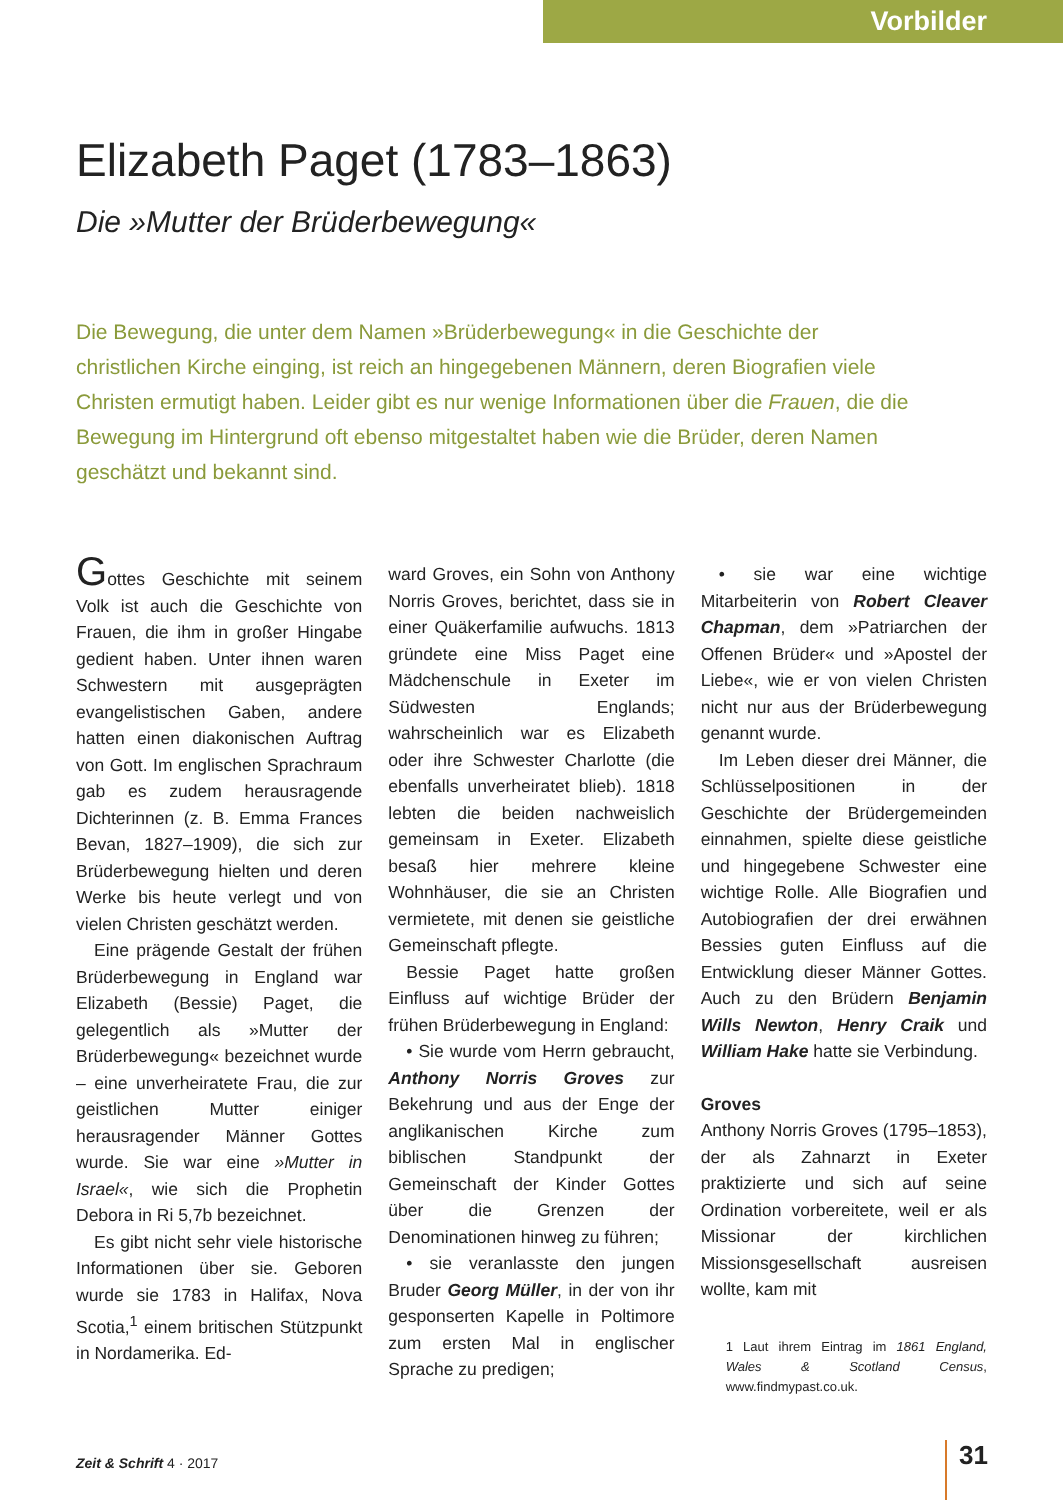Vorbilder
Elizabeth Paget (1783–1863)
Die »Mutter der Brüderbewegung«
Die Bewegung, die unter dem Namen »Brüderbewegung« in die Geschichte der christlichen Kirche einging, ist reich an hingegebenen Männern, deren Biografien viele Christen ermutigt haben. Leider gibt es nur wenige Informationen über die Frauen, die die Bewegung im Hintergrund oft ebenso mitgestaltet haben wie die Brüder, deren Namen geschätzt und bekannt sind.
Gottes Geschichte mit seinem Volk ist auch die Geschichte von Frauen, die ihm in großer Hingabe gedient haben. Unter ihnen waren Schwestern mit ausgeprägten evangelistischen Gaben, andere hatten einen diakonischen Auftrag von Gott. Im englischen Sprachraum gab es zudem herausragende Dichterinnen (z. B. Emma Frances Bevan, 1827–1909), die sich zur Brüderbewegung hielten und deren Werke bis heute verlegt und von vielen Christen geschätzt werden.
Eine prägende Gestalt der frühen Brüderbewegung in England war Elizabeth (Bessie) Paget, die gelegentlich als »Mutter der Brüderbewegung« bezeichnet wurde – eine unverheiratete Frau, die zur geistlichen Mutter einiger herausragender Männer Gottes wurde. Sie war eine »Mutter in Israel«, wie sich die Prophetin Debora in Ri 5,7b bezeichnet.
Es gibt nicht sehr viele historische Informationen über sie. Geboren wurde sie 1783 in Halifax, Nova Scotia,<sup>1</sup> einem britischen Stützpunkt in Nordamerika. Ed-
ward Groves, ein Sohn von Anthony Norris Groves, berichtet, dass sie in einer Quäkerfamilie aufwuchs. 1813 gründete eine Miss Paget eine Mädchenschule in Exeter im Südwesten Englands; wahrscheinlich war es Elizabeth oder ihre Schwester Charlotte (die ebenfalls unverheiratet blieb). 1818 lebten die beiden nachweislich gemeinsam in Exeter. Elizabeth besaß hier mehrere kleine Wohnhäuser, die sie an Christen vermietete, mit denen sie geistliche Gemeinschaft pflegte.
Bessie Paget hatte großen Einfluss auf wichtige Brüder der frühen Brüderbewegung in England:
• Sie wurde vom Herrn gebraucht, Anthony Norris Groves zur Bekehrung und aus der Enge der anglikanischen Kirche zum biblischen Standpunkt der Gemeinschaft der Kinder Gottes über die Grenzen der Denominationen hinweg zu führen;
• sie veranlasste den jungen Bruder Georg Müller, in der von ihr gesponserten Kapelle in Poltimore zum ersten Mal in englischer Sprache zu predigen;
• sie war eine wichtige Mitarbeiterin von Robert Cleaver Chapman, dem »Patriarchen der Offenen Brüder« und »Apostel der Liebe«, wie er von vielen Christen nicht nur aus der Brüderbewegung genannt wurde.
Im Leben dieser drei Männer, die Schlüsselpositionen in der Geschichte der Brüdergemeinden einnahmen, spielte diese geistliche und hingegebene Schwester eine wichtige Rolle. Alle Biografien und Autobiografien der drei erwähnen Bessies guten Einfluss auf die Entwicklung dieser Männer Gottes. Auch zu den Brüdern Benjamin Wills Newton, Henry Craik und William Hake hatte sie Verbindung.
Groves
Anthony Norris Groves (1795–1853), der als Zahnarzt in Exeter praktizierte und sich auf seine Ordination vorbereitete, weil er als Missionar der kirchlichen Missionsgesellschaft ausreisen wollte, kam mit
1 Laut ihrem Eintrag im 1861 England, Wales & Scotland Census, www.findmypast.co.uk.
Zeit & Schrift 4 · 2017 31